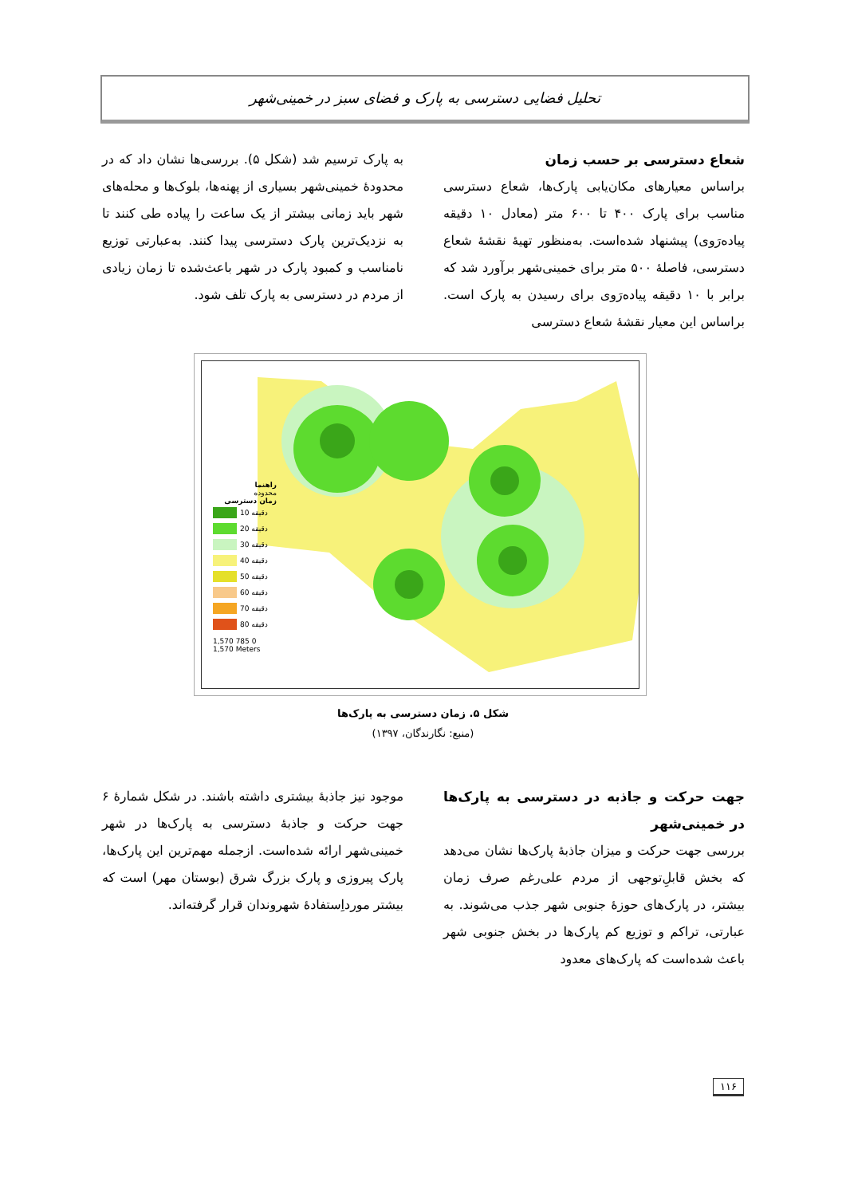تحلیل فضایی دسترسی به پارک و فضای سبز در خمینی‌شهر
شعاع دسترسی بر حسب زمان
براساس معیارهای مکان‌یابی پارک‌ها، شعاع دسترسی مناسب برای پارک ۴۰۰ تا ۶۰۰ متر (معادل ۱۰ دقیقه پیاده‌رَوی) پیشنهاد شده‌است. به‌منظور تهیهٔ نقشهٔ شعاع دسترسی، فاصلهٔ ۵۰۰ متر برای خمینی‌شهر برآورد شد که برابر با ۱۰ دقیقه پیاده‌رَوی برای رسیدن به پارک است. براساس این معیار نقشهٔ شعاع دسترسی
به پارک ترسیم شد (شکل ۵). بررسی‌ها نشان داد که در محدودهٔ خمینی‌شهر بسیاری از پهنه‌ها، بلوک‌ها و محله‌های شهر باید زمانی بیشتر از یک ساعت را پیاده طی کنند تا به نزدیک‌ترین پارک دسترسی پیدا کنند. به‌عبارتی توزیع نامناسب و کمبود پارک در شهر باعث‌شده تا زمان زیادی از مردم در دسترسی به پارک تلف شود.
راهنما
محدوده
زمان دسترسی
10 دقیقه
20 دقیقه
30 دقیقه
40 دقیقه
50 دقیقه
60 دقیقه
70 دقیقه
80 دقیقه
1,570 785 0 1,570 Meters
شکل ۵. زمان دسترسی به پارک‌ها
(منبع: نگارندگان، ۱۳۹۷)
جهت حرکت و جاذبه در دسترسی به پارک‌ها در خمینی‌شهر
بررسی جهت حرکت و میزان جاذبهٔ پارک‌ها نشان می‌دهد که بخش قابلِ‌توجهی از مردم علی‌رغم صرف زمان بیشتر، در پارک‌های حوزهٔ جنوبی شهر جذب می‌شوند. به عبارتی، تراکم و توزیع کم پارک‌ها در بخش جنوبی شهر باعث شده‌است که پارک‌های معدود
موجود نیز جاذبهٔ بیشتری داشته باشند. در شکل شمارهٔ ۶ جهت حرکت و جاذبهٔ دسترسی به پارک‌ها در شهر خمینی‌شهر ارائه شده‌است. ازجمله مهم‌ترین این پارک‌ها، پارک پیروزی و پارک بزرگ شرق (بوستان مهر) است که بیشتر مورداِستفادهٔ شهروندان قرار گرفته‌اند.
۱۱۶